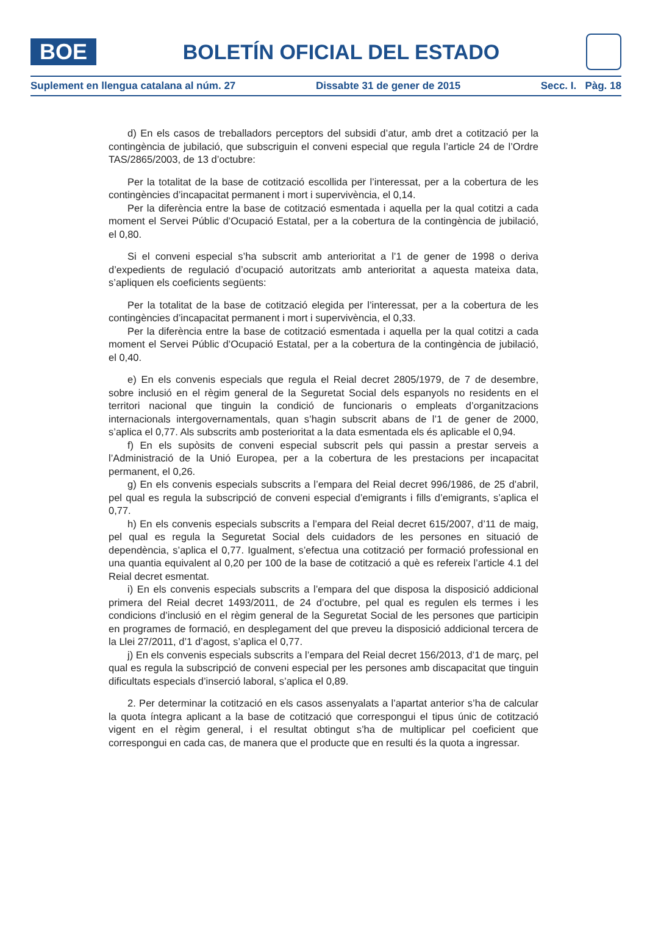BOE
BOLETÍN OFICIAL DEL ESTADO
Suplement en llengua catalana al núm. 27 Dissabte 31 de gener de 2015 Secc. I. Pàg. 18
d) En els casos de treballadors perceptors del subsidi d’atur, amb dret a cotització per la contingència de jubilació, que subscriguin el conveni especial que regula l’article 24 de l’Ordre TAS/2865/2003, de 13 d’octubre:
Per la totalitat de la base de cotització escollida per l’interessat, per a la cobertura de les contingències d’incapacitat permanent i mort i supervivència, el 0,14.
Per la diferència entre la base de cotització esmentada i aquella per la qual cotitzi a cada moment el Servei Públic d’Ocupació Estatal, per a la cobertura de la contingència de jubilació, el 0,80.
Si el conveni especial s’ha subscrit amb anterioritat a l’1 de gener de 1998 o deriva d’expedients de regulació d’ocupació autoritzats amb anterioritat a aquesta mateixa data, s’apliquen els coeficients següents:
Per la totalitat de la base de cotització elegida per l’interessat, per a la cobertura de les contingències d’incapacitat permanent i mort i supervivència, el 0,33.
Per la diferència entre la base de cotització esmentada i aquella per la qual cotitzi a cada moment el Servei Públic d’Ocupació Estatal, per a la cobertura de la contingència de jubilació, el 0,40.
e) En els convenis especials que regula el Reial decret 2805/1979, de 7 de desembre, sobre inclusió en el règim general de la Seguretat Social dels espanyols no residents en el territori nacional que tinguin la condició de funcionaris o empleats d’organitzacions internacionals intergovernamentals, quan s’hagin subscrit abans de l’1 de gener de 2000, s’aplica el 0,77. Als subscrits amb posterioritat a la data esmentada els és aplicable el 0,94.
f) En els supòsits de conveni especial subscrit pels qui passin a prestar serveis a l’Administració de la Unió Europea, per a la cobertura de les prestacions per incapacitat permanent, el 0,26.
g) En els convenis especials subscrits a l’empara del Reial decret 996/1986, de 25 d’abril, pel qual es regula la subscripció de conveni especial d’emigrants i fills d’emigrants, s’aplica el 0,77.
h) En els convenis especials subscrits a l’empara del Reial decret 615/2007, d’11 de maig, pel qual es regula la Seguretat Social dels cuidadors de les persones en situació de dependència, s’aplica el 0,77. Igualment, s’efectua una cotització per formació professional en una quantia equivalent al 0,20 per 100 de la base de cotització a què es refereix l’article 4.1 del Reial decret esmentat.
i) En els convenis especials subscrits a l’empara del que disposa la disposició addicional primera del Reial decret 1493/2011, de 24 d’octubre, pel qual es regulen els termes i les condicions d’inclusió en el règim general de la Seguretat Social de les persones que participin en programes de formació, en desplegament del que preveu la disposició addicional tercera de la Llei 27/2011, d’1 d’agost, s’aplica el 0,77.
j) En els convenis especials subscrits a l’empara del Reial decret 156/2013, d’1 de març, pel qual es regula la subscripció de conveni especial per les persones amb discapacitat que tinguin dificultats especials d’inserció laboral, s’aplica el 0,89.
2. Per determinar la cotització en els casos assenyalats a l’apartat anterior s’ha de calcular la quota íntegra aplicant a la base de cotització que correspongui el tipus únic de cotització vigent en el règim general, i el resultat obtingut s’ha de multiplicar pel coeficient que correspongui en cada cas, de manera que el producte que en resulti és la quota a ingressar.